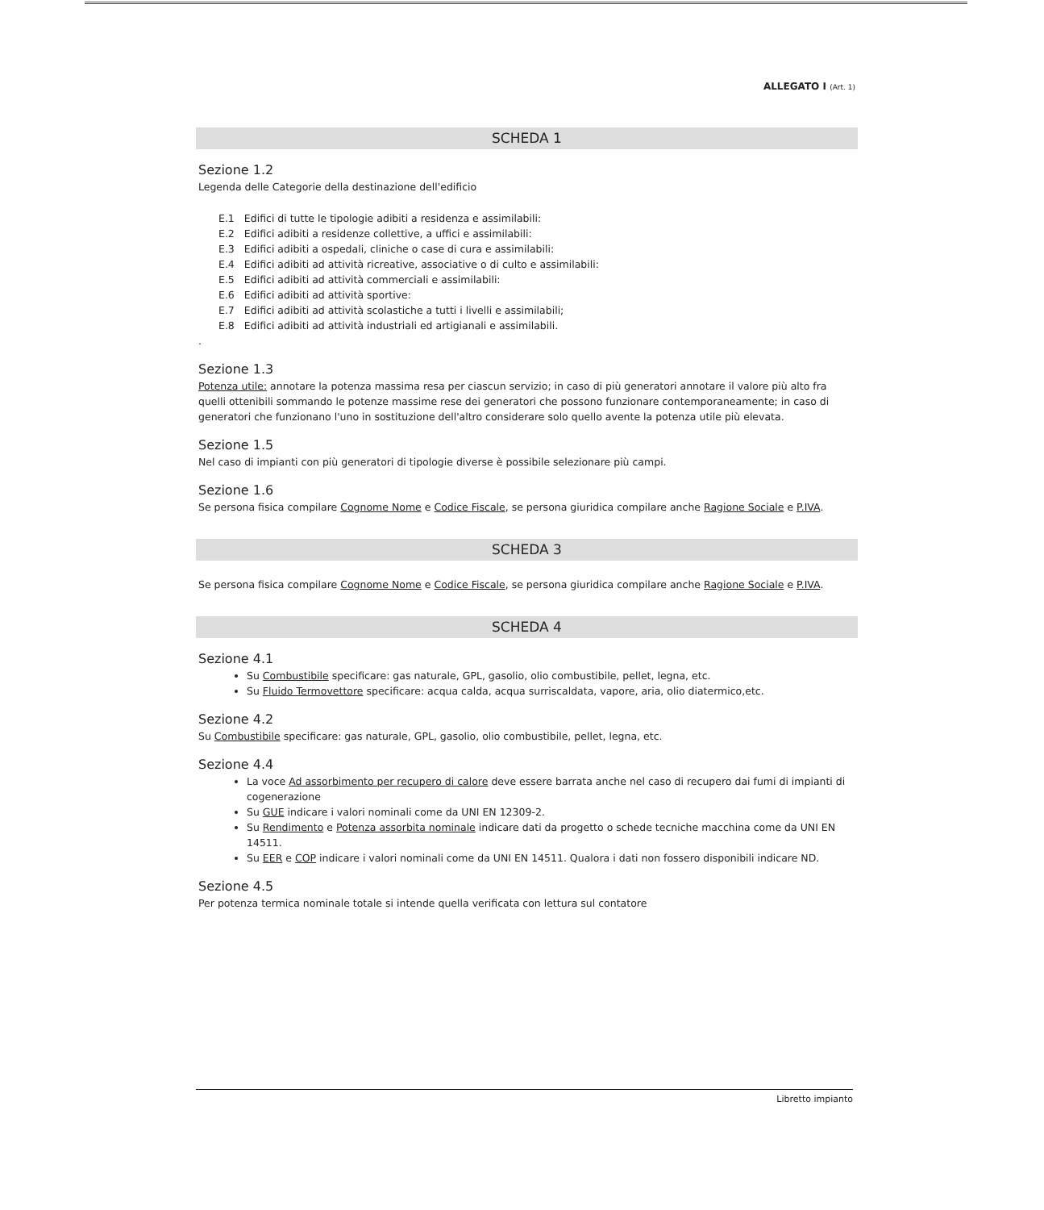ALLEGATO I (Art. 1)
SCHEDA 1
Sezione 1.2
Legenda delle Categorie della destinazione dell'edificio
| E.1 | Edifici di tutte le tipologie adibiti a residenza e assimilabili: |
| E.2 | Edifici adibiti a residenze collettive, a uffici e assimilabili: |
| E.3 | Edifici adibiti a ospedali, cliniche o case di cura e assimilabili: |
| E.4 | Edifici adibiti ad attività ricreative, associative o di culto e assimilabili: |
| E.5 | Edifici adibiti ad attività commerciali e assimilabili: |
| E.6 | Edifici adibiti ad attività sportive: |
| E.7 | Edifici adibiti ad attività scolastiche a tutti i livelli e assimilabili; |
| E.8 | Edifici adibiti ad attività industriali ed artigianali e assimilabili. |
.
Sezione 1.3
Potenza utile: annotare la potenza massima resa per ciascun servizio; in caso di più generatori annotare il valore più alto fra quelli ottenibili sommando le potenze massime rese dei generatori che possono funzionare contemporaneamente; in caso di generatori che funzionano l'uno in sostituzione dell'altro considerare solo quello avente la potenza utile più elevata.
Sezione 1.5
Nel caso di impianti con più generatori di tipologie diverse è possibile selezionare più campi.
Sezione 1.6
Se persona fisica compilare Cognome Nome e Codice Fiscale, se persona giuridica compilare anche Ragione Sociale e P.IVA.
SCHEDA 3
Se persona fisica compilare Cognome Nome e Codice Fiscale, se persona giuridica compilare anche Ragione Sociale e P.IVA.
SCHEDA 4
Sezione 4.1
Su Combustibile specificare: gas naturale, GPL, gasolio, olio combustibile, pellet, legna, etc.
Su Fluido Termovettore specificare: acqua calda, acqua surriscaldata, vapore, aria, olio diatermico,etc.
Sezione 4.2
Su Combustibile specificare: gas naturale, GPL, gasolio, olio combustibile, pellet, legna, etc.
Sezione 4.4
La voce Ad assorbimento per recupero di calore deve essere barrata anche nel caso di recupero dai fumi di impianti di cogenerazione
Su GUE indicare i valori nominali come da UNI EN 12309-2.
Su Rendimento e Potenza assorbita nominale indicare dati da progetto o schede tecniche macchina come da UNI EN 14511.
Su EER e COP indicare i valori nominali come da UNI EN 14511. Qualora i dati non fossero disponibili indicare ND.
Sezione 4.5
Per potenza termica nominale totale si intende quella verificata con lettura sul contatore
Libretto impianto